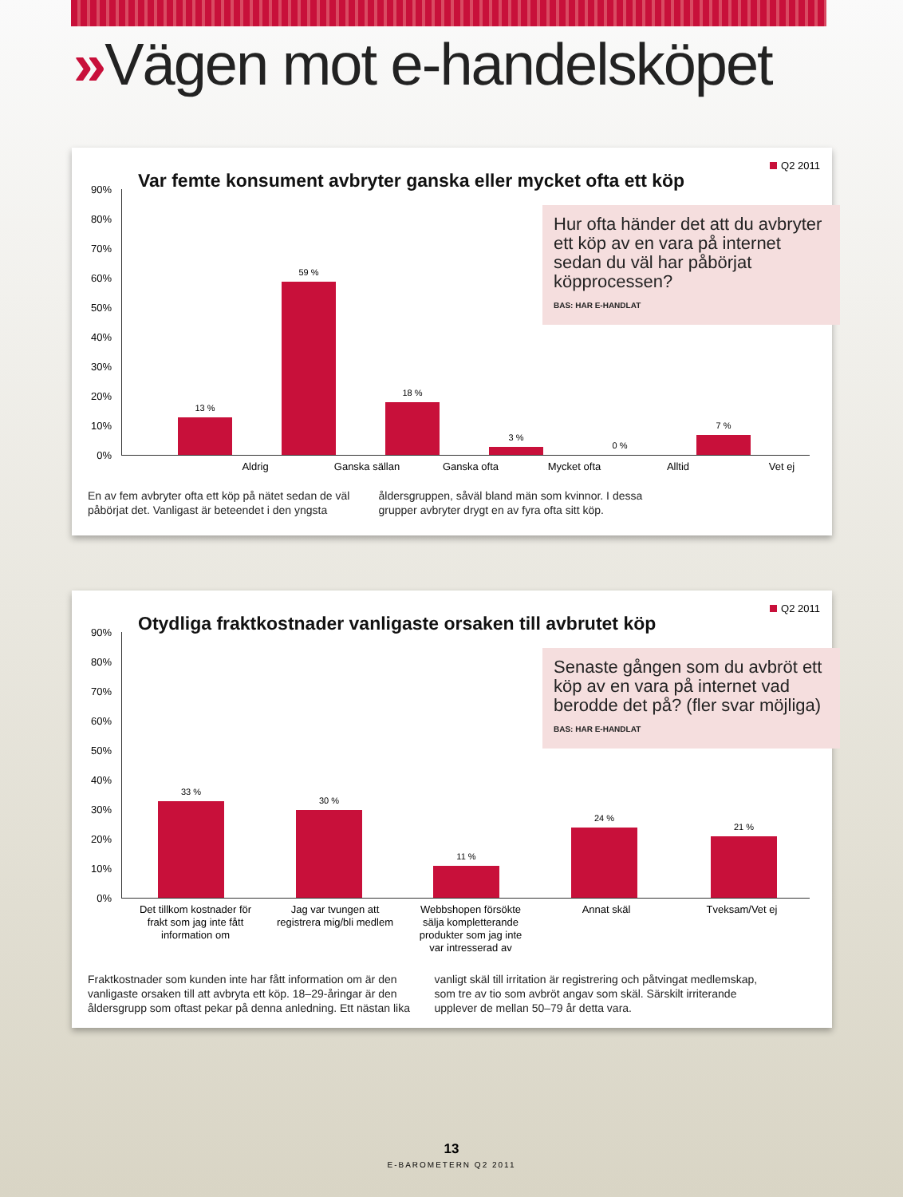»Vägen mot e-handelsköpet
Q2 2011
Var femte konsument avbryter ganska eller mycket ofta ett köp
Hur ofta händer det att du avbryter ett köp av en vara på internet sedan du väl har påbörjat köpprocessen?
BAS: HAR E-HANDLAT
90%
80%
70%
60%
50%
40%
30%
20%
10%
0%
13 % 59 % 18 % 3 % 0 % 7 %
Aldrig Ganska sällan Ganska ofta Mycket ofta Alltid Vet ej
En av fem avbryter ofta ett köp på nätet sedan de väl påbörjat det. Vanligast är beteendet i den yngsta åldersgruppen, såväl bland män som kvinnor. I dessa grupper avbryter drygt en av fyra ofta sitt köp.
Q2 2011
Otydliga fraktkostnader vanligaste orsaken till avbrutet köp
Senaste gången som du avbröt ett köp av en vara på internet vad berodde det på? (fler svar möjliga)
BAS: HAR E-HANDLAT
90%
80%
70%
60%
50%
40%
30%
20%
10%
0%
33 % 30 % 11 % 24 % 21 %
Det tillkom kostnader för frakt som jag inte fått information om
Jag var tvungen att registrera mig/bli medlem
Webbshopen försökte sälja kompletterande produkter som jag inte var intresserad av
Annat skäl Tveksam/Vet ej
Fraktkostnader som kunden inte har fått information om är den vanligaste orsaken till att avbryta ett köp. 18–29-åringar är den åldersgrupp som oftast pekar på denna anledning. Ett nästan lika vanligt skäl till irritation är registrering och påtvingat medlemskap, som tre av tio som avbröt angav som skäl. Särskilt irriterande upplever de mellan 50–79 år detta vara.
13
E-BAROMETERN Q2 2011